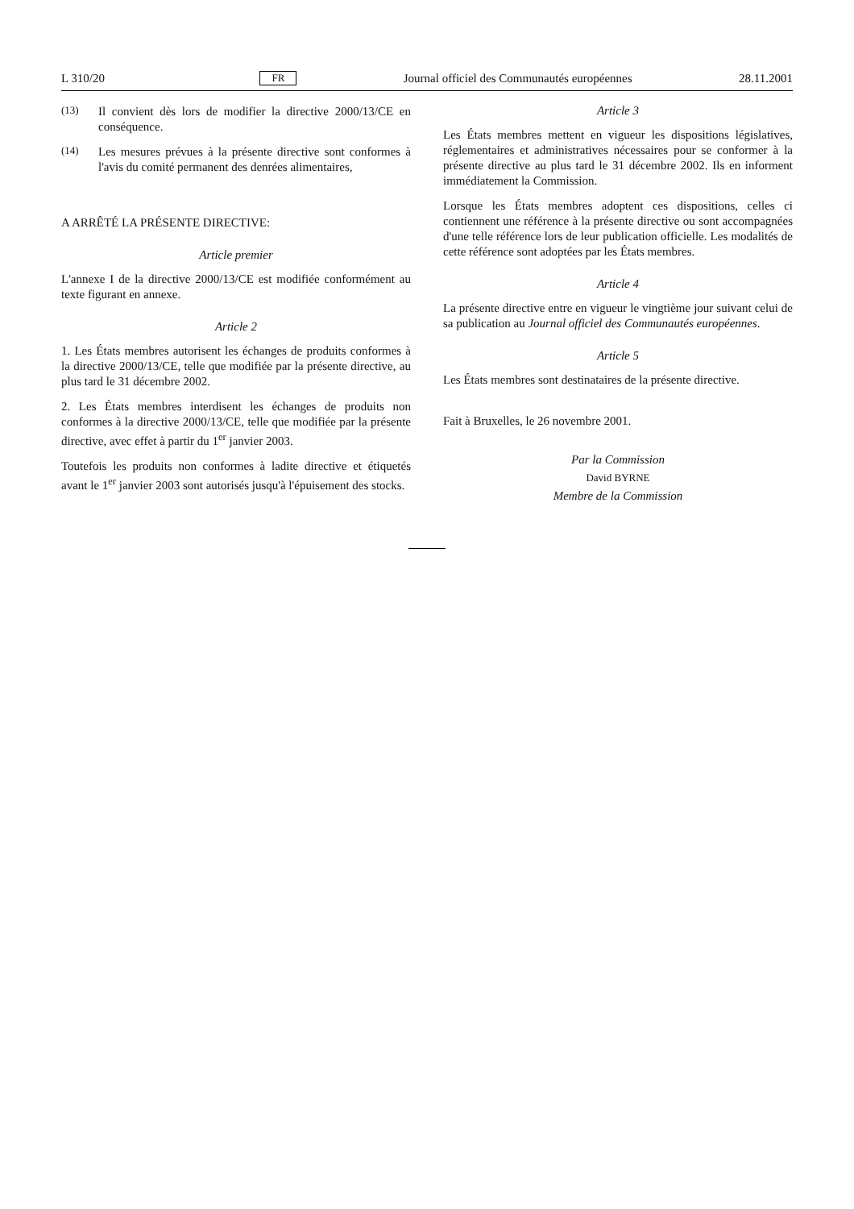L 310/20 FR Journal officiel des Communautés européennes 28.11.2001
(13)
Il convient dès lors de modifier la directive 2000/13/CE en conséquence.
(14)
Les mesures prévues à la présente directive sont conformes à l'avis du comité permanent des denrées alimentaires,
A ARRÊTÉ LA PRÉSENTE DIRECTIVE:
Article premier
L'annexe I de la directive 2000/13/CE est modifiée conformément au texte figurant en annexe.
Article 2
1. Les États membres autorisent les échanges de produits conformes à la directive 2000/13/CE, telle que modifiée par la présente directive, au plus tard le 31 décembre 2002.
2. Les États membres interdisent les échanges de produits non conformes à la directive 2000/13/CE, telle que modifiée par la présente directive, avec effet à partir du 1<sup>er</sup> janvier 2003.
Toutefois les produits non conformes à ladite directive et étiquetés avant le 1<sup>er</sup> janvier 2003 sont autorisés jusqu'à l'épuisement des stocks.
Article 3
Les États membres mettent en vigueur les dispositions législatives, réglementaires et administratives nécessaires pour se conformer à la présente directive au plus tard le 31 décembre 2002. Ils en informent immédiatement la Commission.
Lorsque les États membres adoptent ces dispositions, celles ci contiennent une référence à la présente directive ou sont accompagnées d'une telle référence lors de leur publication officielle. Les modalités de cette référence sont adoptées par les États membres.
Article 4
La présente directive entre en vigueur le vingtième jour suivant celui de sa publication au Journal officiel des Communautés européennes.
Article 5
Les États membres sont destinataires de la présente directive.
Fait à Bruxelles, le 26 novembre 2001.
Par la Commission
David BYRNE
Membre de la Commission